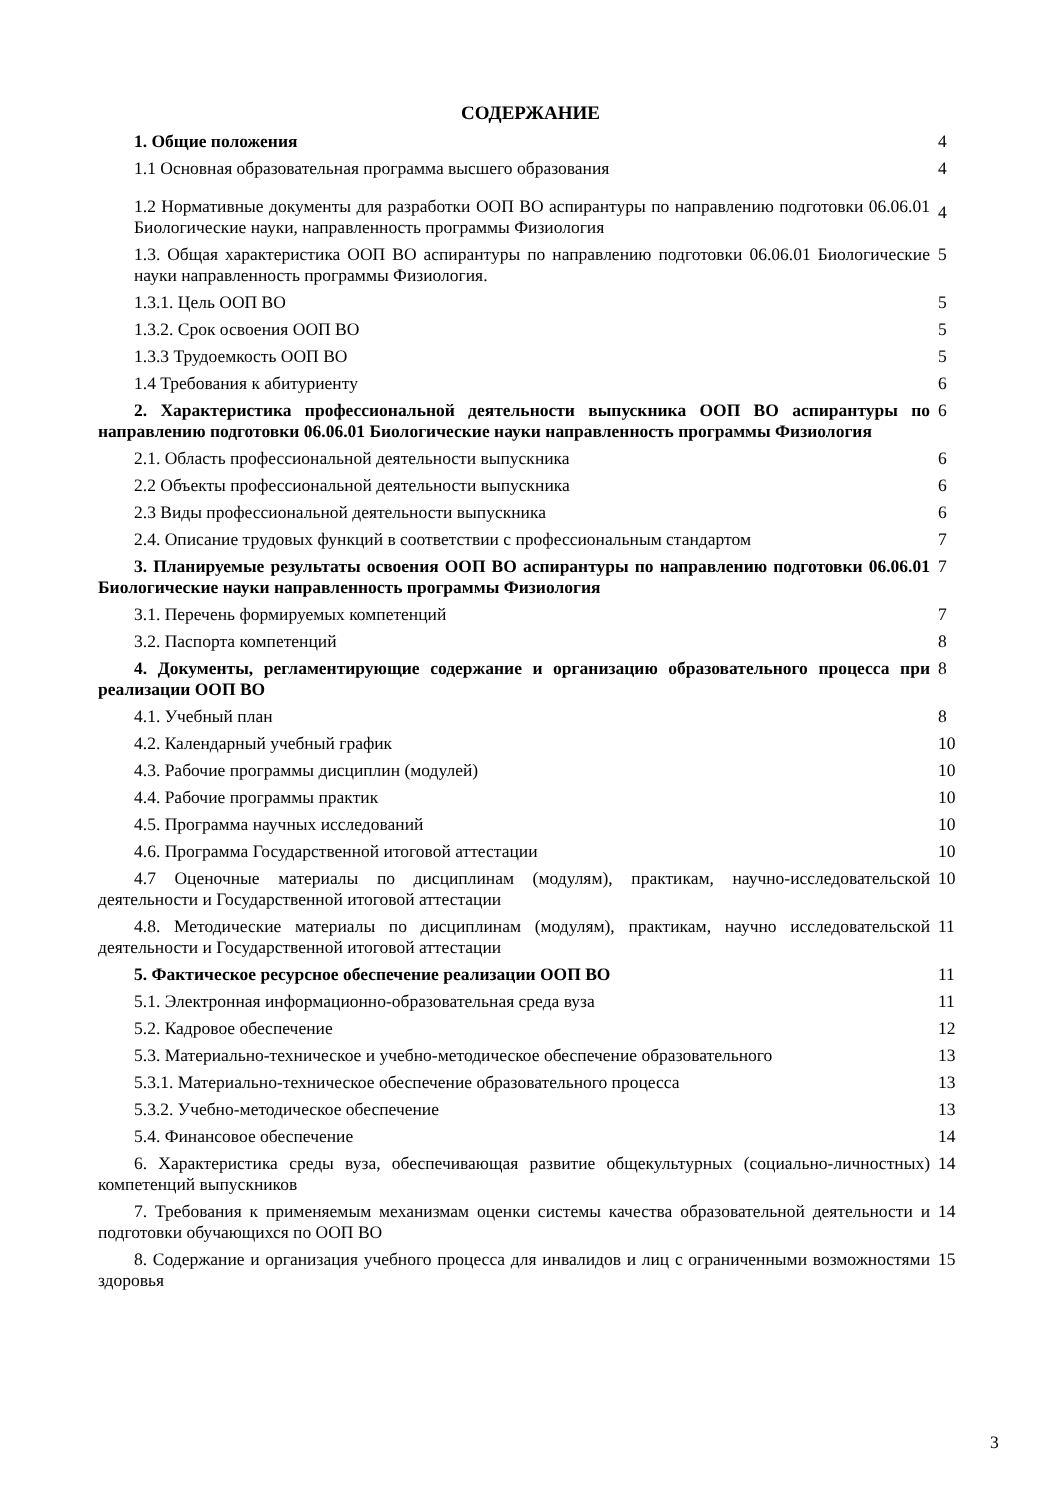СОДЕРЖАНИЕ
| 1. Общие положения | 4 |
| 1.1 Основная образовательная программа высшего образования | 4 |
| 1.2 Нормативные документы для разработки ООП ВО аспирантуры по направлению подготовки 06.06.01 Биологические науки, направленность программы Физиология | 4 |
| 1.3. Общая характеристика ООП ВО аспирантуры по направлению подготовки 06.06.01 Биологические науки направленность программы Физиология. | 5 |
| 1.3.1. Цель ООП ВО | 5 |
| 1.3.2. Срок освоения ООП ВО | 5 |
| 1.3.3 Трудоемкость ООП ВО | 5 |
| 1.4 Требования к абитуриенту | 6 |
| 2. Характеристика профессиональной деятельности выпускника ООП ВО аспирантуры по направлению подготовки 06.06.01 Биологические науки направленность программы Физиология | 6 |
| 2.1. Область профессиональной деятельности выпускника | 6 |
| 2.2 Объекты профессиональной деятельности выпускника | 6 |
| 2.3 Виды профессиональной деятельности выпускника | 6 |
| 2.4. Описание трудовых функций в соответствии с профессиональным стандартом | 7 |
| 3. Планируемые результаты освоения ООП ВО аспирантуры по направлению подготовки 06.06.01 Биологические науки направленность программы Физиология | 7 |
| 3.1. Перечень формируемых компетенций | 7 |
| 3.2. Паспорта компетенций | 8 |
| 4. Документы, регламентирующие содержание и организацию образовательного процесса при реализации ООП ВО | 8 |
| 4.1. Учебный план | 8 |
| 4.2. Календарный учебный график | 10 |
| 4.3. Рабочие программы дисциплин (модулей) | 10 |
| 4.4. Рабочие программы практик | 10 |
| 4.5. Программа научных исследований | 10 |
| 4.6. Программа Государственной итоговой аттестации | 10 |
| 4.7 Оценочные материалы по дисциплинам (модулям), практикам, научно-исследовательской деятельности и Государственной итоговой аттестации | 10 |
| 4.8. Методические материалы по дисциплинам (модулям), практикам, научно исследовательской деятельности и Государственной итоговой аттестации | 11 |
| 5. Фактическое ресурсное обеспечение реализации ООП ВО | 11 |
| 5.1. Электронная информационно-образовательная среда вуза | 11 |
| 5.2. Кадровое обеспечение | 12 |
| 5.3. Материально-техническое и учебно-методическое обеспечение образовательного | 13 |
| 5.3.1. Материально-техническое обеспечение образовательного процесса | 13 |
| 5.3.2. Учебно-методическое обеспечение | 13 |
| 5.4. Финансовое обеспечение | 14 |
| 6. Характеристика среды вуза, обеспечивающая развитие общекультурных (социально-личностных) компетенций выпускников | 14 |
| 7. Требования к применяемым механизмам оценки системы качества образовательной деятельности и подготовки обучающихся по ООП ВО | 14 |
| 8. Содержание и организация учебного процесса для инвалидов и лиц с ограниченными возможностями здоровья | 15 |
3